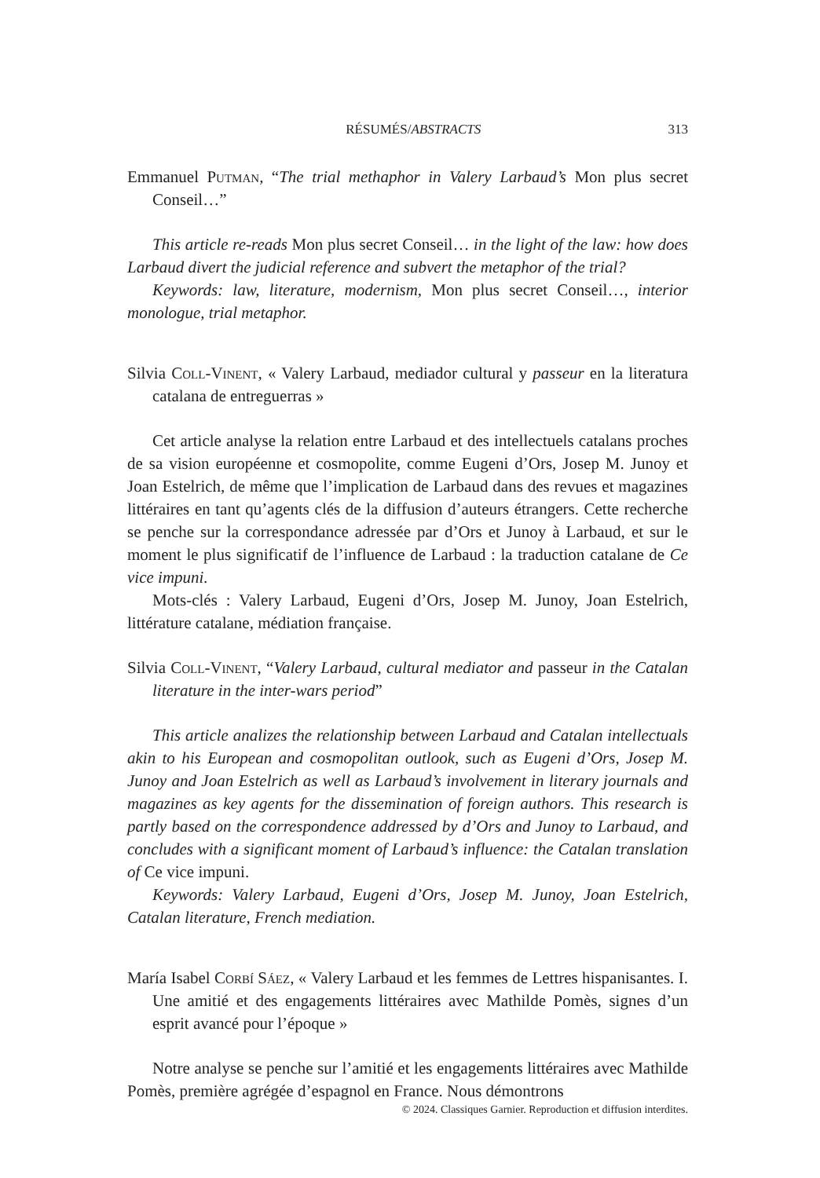RÉSUMÉS/ABSTRACTS 313
Emmanuel Putman, “The trial methaphor in Valery Larbaud’s Mon plus secret Conseil…”
This article re-reads Mon plus secret Conseil… in the light of the law: how does Larbaud divert the judicial reference and subvert the metaphor of the trial?
Keywords: law, literature, modernism, Mon plus secret Conseil…, interior monologue, trial metaphor.
Silvia Coll-Vinent, « Valery Larbaud, mediador cultural y passeur en la literatura catalana de entreguerras »
Cet article analyse la relation entre Larbaud et des intellectuels catalans proches de sa vision européenne et cosmopolite, comme Eugeni d’Ors, Josep M. Junoy et Joan Estelrich, de même que l’implication de Larbaud dans des revues et magazines littéraires en tant qu’agents clés de la diffusion d’auteurs étrangers. Cette recherche se penche sur la correspondance adressée par d’Ors et Junoy à Larbaud, et sur le moment le plus significatif de l’influence de Larbaud : la traduction catalane de Ce vice impuni.
Mots-clés : Valery Larbaud, Eugeni d’Ors, Josep M. Junoy, Joan Estelrich, littérature catalane, médiation française.
Silvia Coll-Vinent, “Valery Larbaud, cultural mediator and passeur in the Catalan literature in the inter-wars period”
This article analizes the relationship between Larbaud and Catalan intellectuals akin to his European and cosmopolitan outlook, such as Eugeni d’Ors, Josep M. Junoy and Joan Estelrich as well as Larbaud’s involvement in literary journals and magazines as key agents for the dissemination of foreign authors. This research is partly based on the correspondence addressed by d’Ors and Junoy to Larbaud, and concludes with a significant moment of Larbaud’s influence: the Catalan translation of Ce vice impuni.
Keywords: Valery Larbaud, Eugeni d’Ors, Josep M. Junoy, Joan Estelrich, Catalan literature, French mediation.
María Isabel Corbí Sáez, « Valery Larbaud et les femmes de Lettres hispanisantes. I. Une amitié et des engagements littéraires avec Mathilde Pomès, signes d’un esprit avancé pour l’époque »
Notre analyse se penche sur l’amitié et les engagements littéraires avec Mathilde Pomès, première agrégée d’espagnol en France. Nous démontrons
© 2024. Classiques Garnier. Reproduction et diffusion interdites.